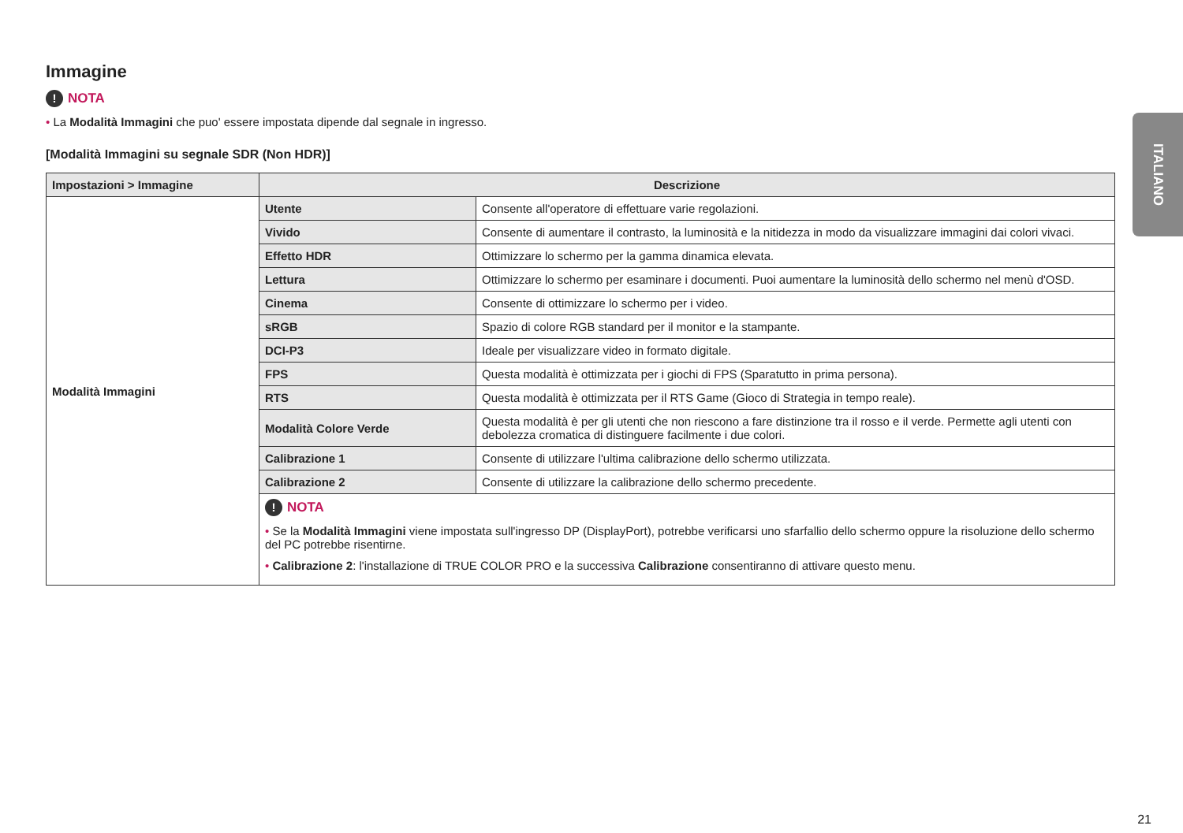ITALIANO
Immagine
! NOTA
• La Modalità Immagini che puo' essere impostata dipende dal segnale in ingresso.
[Modalità Immagini su segnale SDR (Non HDR)]
| Impostazioni > Immagine | Descrizione | |
| --- | --- | --- |
| Modalità Immagini | Utente | Consente all'operatore di effettuare varie regolazioni. |
| | Vivido | Consente di aumentare il contrasto, la luminosità e la nitidezza in modo da visualizzare immagini dai colori vivaci. |
| | Effetto HDR | Ottimizzare lo schermo per la gamma dinamica elevata. |
| | Lettura | Ottimizzare lo schermo per esaminare i documenti. Puoi aumentare la luminosità dello schermo nel menù d'OSD. |
| | Cinema | Consente di ottimizzare lo schermo per i video. |
| | sRGB | Spazio di colore RGB standard per il monitor e la stampante. |
| | DCI-P3 | Ideale per visualizzare video in formato digitale. |
| | FPS | Questa modalità è ottimizzata per i giochi di FPS (Sparatutto in prima persona). |
| | RTS | Questa modalità è ottimizzata per il RTS Game (Gioco di Strategia in tempo reale). |
| | Modalità Colore Verde | Questa modalità è per gli utenti che non riescono a fare distinzione tra il rosso e il verde. Permette agli utenti con debolezza cromatica di distinguere facilmente i due colori. |
| | Calibrazione 1 | Consente di utilizzare l'ultima calibrazione dello schermo utilizzata. |
| | Calibrazione 2 | Consente di utilizzare la calibrazione dello schermo precedente. |
| | ! NOTA • Se la Modalità Immagini viene impostata sull'ingresso DP (DisplayPort), potrebbe verificarsi uno sfarfallio dello schermo oppure la risoluzione dello schermo del PC potrebbe risentirne. • Calibrazione 2 : l'installazione di TRUE COLOR PRO e la successiva Calibrazione consentiranno di attivare questo menu. | |
21